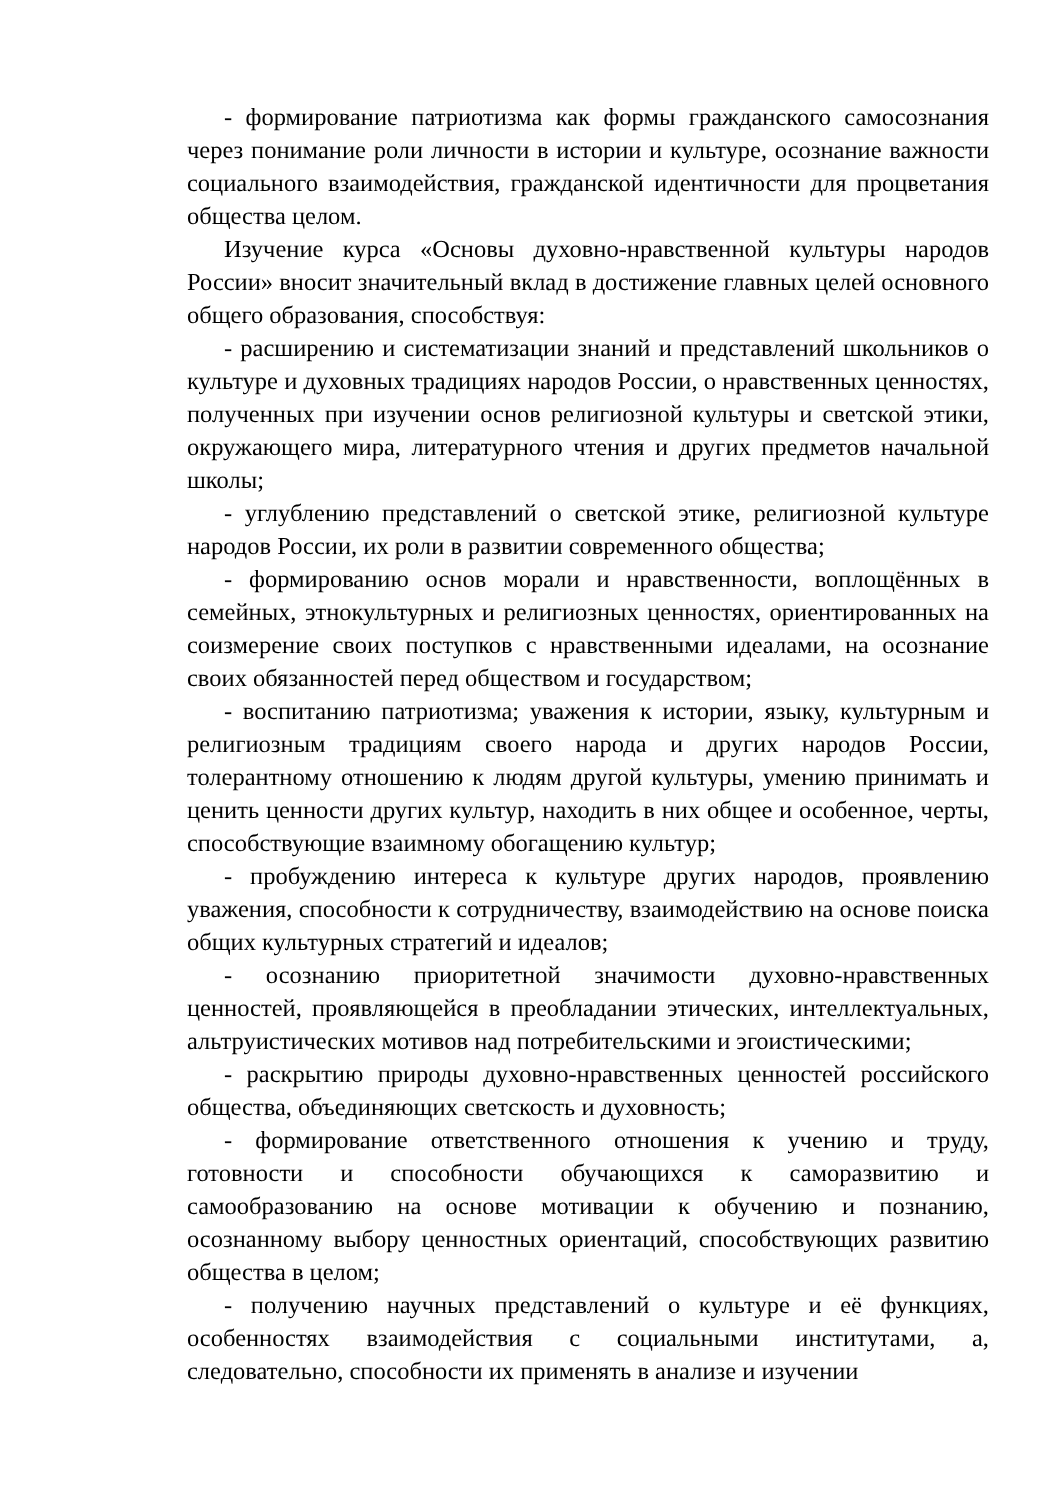- формирование патриотизма как формы гражданского самосознания через понимание роли личности в истории и культуре, осознание важности социального взаимодействия, гражданской идентичности для процветания общества целом.
Изучение курса «Основы духовно-нравственной культуры народов России» вносит значительный вклад в достижение главных целей основного общего образования, способствуя:
- расширению и систематизации знаний и представлений школьников о культуре и духовных традициях народов России, о нравственных ценностях, полученных при изучении основ религиозной культуры и светской этики, окружающего мира, литературного чтения и других предметов начальной школы;
- углублению представлений о светской этике, религиозной культуре народов России, их роли в развитии современного общества;
- формированию основ морали и нравственности, воплощённых в семейных, этнокультурных и религиозных ценностях, ориентированных на соизмерение своих поступков с нравственными идеалами, на осознание своих обязанностей перед обществом и государством;
- воспитанию патриотизма; уважения к истории, языку, культурным и религиозным традициям своего народа и других народов России, толерантному отношению к людям другой культуры, умению принимать и ценить ценности других культур, находить в них общее и особенное, черты, способствующие взаимному обогащению культур;
- пробуждению интереса к культуре других народов, проявлению уважения, способности к сотрудничеству, взаимодействию на основе поиска общих культурных стратегий и идеалов;
- осознанию приоритетной значимости духовно-нравственных ценностей, проявляющейся в преобладании этических, интеллектуальных, альтруистических мотивов над потребительскими и эгоистическими;
- раскрытию природы духовно-нравственных ценностей российского общества, объединяющих светскость и духовность;
- формирование ответственного отношения к учению и труду, готовности и способности обучающихся к саморазвитию и самообразованию на основе мотивации к обучению и познанию, осознанному выбору ценностных ориентаций, способствующих развитию общества в целом;
- получению научных представлений о культуре и её функциях, особенностях взаимодействия с социальными институтами, а, следовательно, способности их применять в анализе и изучении